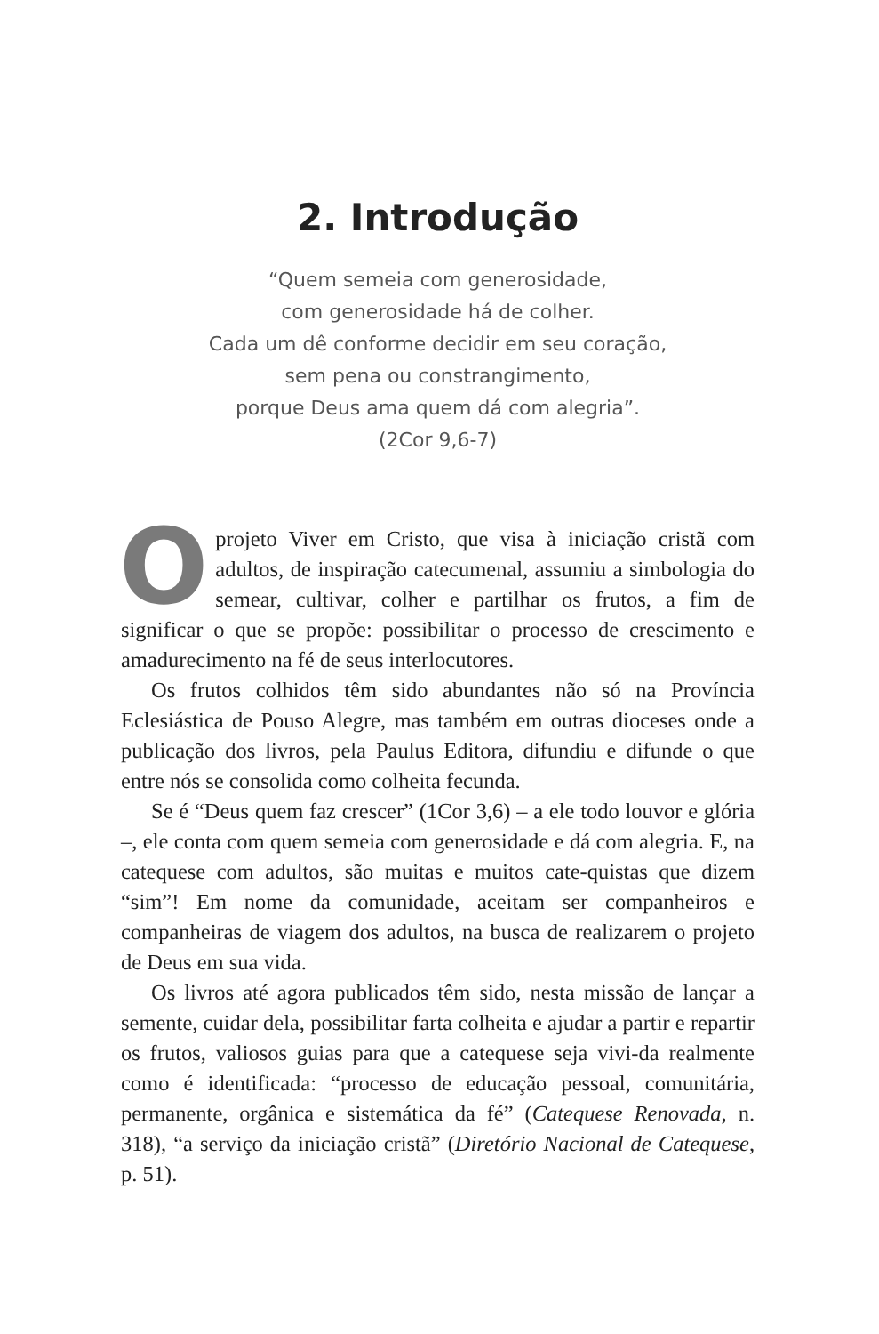2. Introdução
“Quem semeia com generosidade,
com generosidade há de colher.
Cada um dê conforme decidir em seu coração,
sem pena ou constrangimento,
porque Deus ama quem dá com alegria”.
(2Cor 9,6-7)
Oprojeto Viver em Cristo, que visa à iniciação cristã com adultos, de inspiração catecumenal, assumiu a simbologia do semear, cultivar, colher e partilhar os frutos, a fim de significar o que se propõe: possibilitar o processo de crescimento e amadurecimento na fé de seus interlocutores.
Os frutos colhidos têm sido abundantes não só na Província Eclesiástica de Pouso Alegre, mas também em outras dioceses onde a publicação dos livros, pela Paulus Editora, difundiu e difunde o que entre nós se consolida como colheita fecunda.
Se é “Deus quem faz crescer” (1Cor 3,6) – a ele todo louvor e glória –, ele conta com quem semeia com generosidade e dá com alegria. E, na catequese com adultos, são muitas e muitos cate-quistas que dizem “sim”! Em nome da comunidade, aceitam ser companheiros e companheiras de viagem dos adultos, na busca de realizarem o projeto de Deus em sua vida.
Os livros até agora publicados têm sido, nesta missão de lançar a semente, cuidar dela, possibilitar farta colheita e ajudar a partir e repartir os frutos, valiosos guias para que a catequese seja vivi-da realmente como é identificada: “processo de educação pessoal, comunitária, permanente, orgânica e sistemática da fé” (Catequese Renovada, n. 318), “a serviço da iniciação cristã” (Diretório Nacional de Catequese, p. 51).